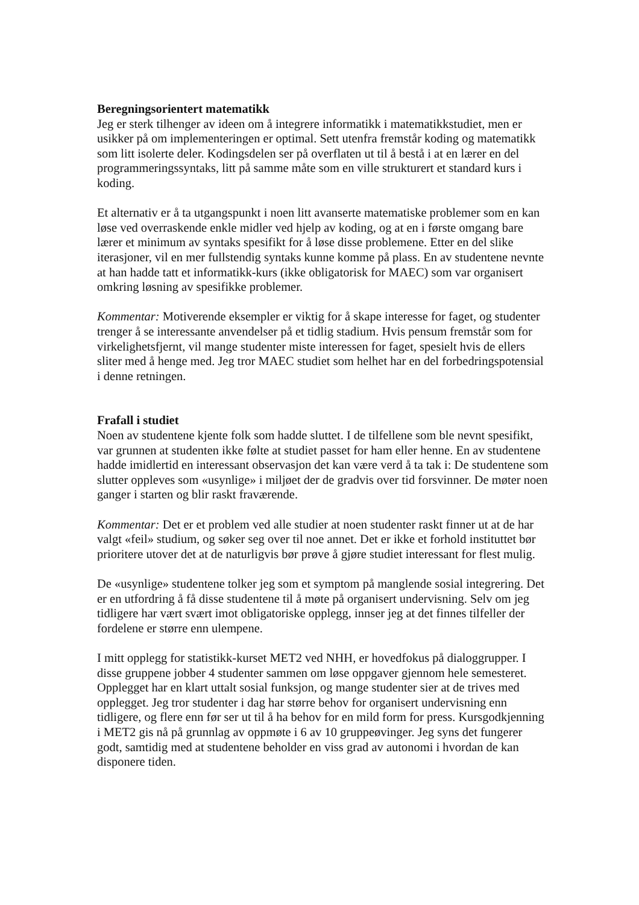Beregningsorientert matematikk
Jeg er sterk tilhenger av ideen om å integrere informatikk i matematikkstudiet, men er usikker på om implementeringen er optimal. Sett utenfra fremstår koding og matematikk som litt isolerte deler. Kodingsdelen ser på overflaten ut til å bestå i at en lærer en del programmeringssyntaks, litt på samme måte som en ville strukturert et standard kurs i koding.
Et alternativ er å ta utgangspunkt i noen litt avanserte matematiske problemer som en kan løse ved overraskende enkle midler ved hjelp av koding, og at en i første omgang bare lærer et minimum av syntaks spesifikt for å løse disse problemene. Etter en del slike iterasjoner, vil en mer fullstendig syntaks kunne komme på plass. En av studentene nevnte at han hadde tatt et informatikk-kurs (ikke obligatorisk for MAEC) som var organisert omkring løsning av spesifikke problemer.
Kommentar: Motiverende eksempler er viktig for å skape interesse for faget, og studenter trenger å se interessante anvendelser på et tidlig stadium. Hvis pensum fremstår som for virkelighetsfjernt, vil mange studenter miste interessen for faget, spesielt hvis de ellers sliter med å henge med. Jeg tror MAEC studiet som helhet har en del forbedringspotensial i denne retningen.
Frafall i studiet
Noen av studentene kjente folk som hadde sluttet. I de tilfellene som ble nevnt spesifikt, var grunnen at studenten ikke følte at studiet passet for ham eller henne. En av studentene hadde imidlertid en interessant observasjon det kan være verd å ta tak i: De studentene som slutter oppleves som «usynlige» i miljøet der de gradvis over tid forsvinner. De møter noen ganger i starten og blir raskt fraværende.
Kommentar: Det er et problem ved alle studier at noen studenter raskt finner ut at de har valgt «feil» studium, og søker seg over til noe annet. Det er ikke et forhold instituttet bør prioritere utover det at de naturligvis bør prøve å gjøre studiet interessant for flest mulig.
De «usynlige» studentene tolker jeg som et symptom på manglende sosial integrering. Det er en utfordring å få disse studentene til å møte på organisert undervisning. Selv om jeg tidligere har vært svært imot obligatoriske opplegg, innser jeg at det finnes tilfeller der fordelene er større enn ulempene.
I mitt opplegg for statistikk-kurset MET2 ved NHH, er hovedfokus på dialoggrupper. I disse gruppene jobber 4 studenter sammen om løse oppgaver gjennom hele semesteret. Opplegget har en klart uttalt sosial funksjon, og mange studenter sier at de trives med opplegget. Jeg tror studenter i dag har større behov for organisert undervisning enn tidligere, og flere enn før ser ut til å ha behov for en mild form for press. Kursgodkjenning i MET2 gis nå på grunnlag av oppmøte i 6 av 10 gruppeøvinger. Jeg syns det fungerer godt, samtidig med at studentene beholder en viss grad av autonomi i hvordan de kan disponere tiden.